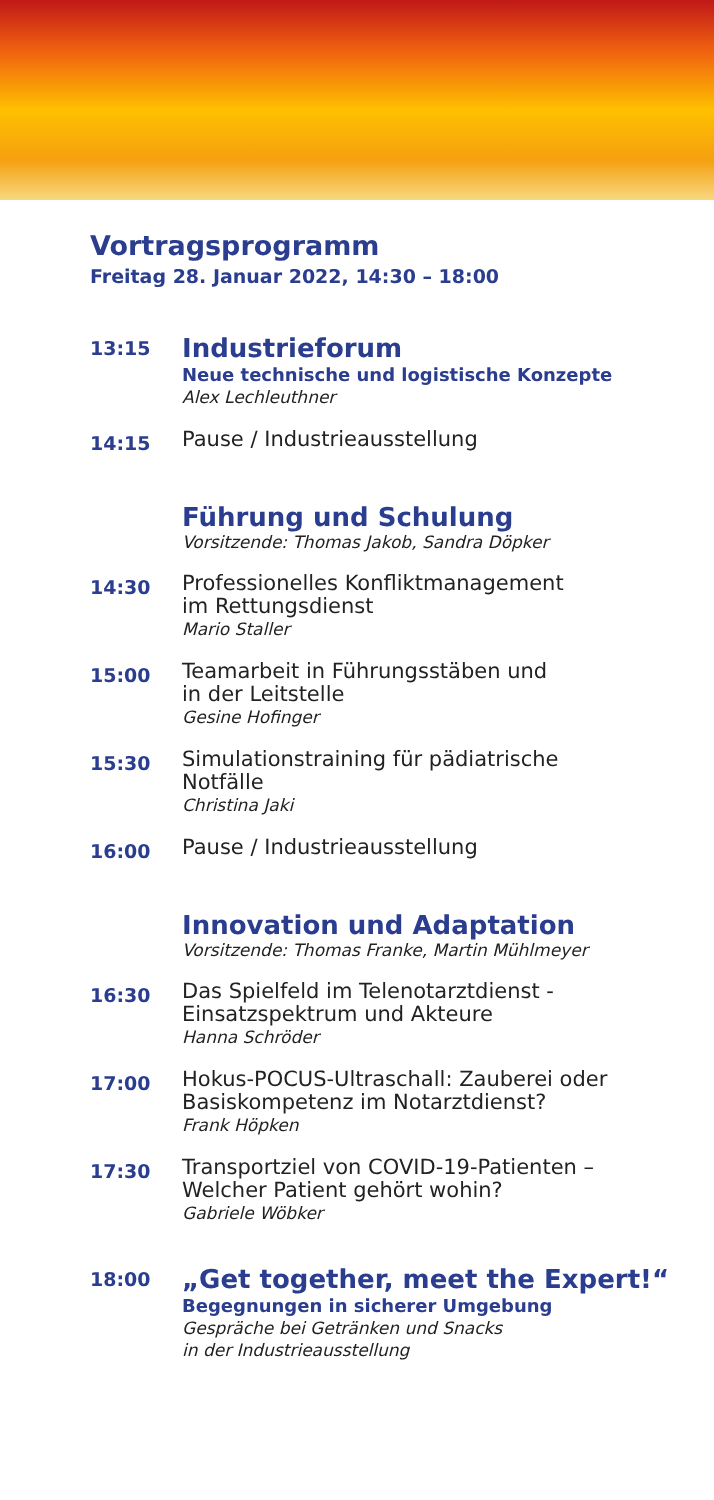Vortragsprogramm
Freitag 28. Januar 2022, 14:30 – 18:00
13:15
Industrieforum
Neue technische und logistische Konzepte
Alex Lechleuthner
14:15
Pause / Industrieausstellung
Führung und Schulung
Vorsitzende: Thomas Jakob, Sandra Döpker
14:30
Professionelles Konfliktmanagement
im Rettungsdienst
Mario Staller
15:00
Teamarbeit in Führungsstäben und
in der Leitstelle
Gesine Hofinger
15:30
Simulationstraining für pädiatrische
Notfälle
Christina Jaki
16:00
Pause / Industrieausstellung
Innovation und Adaptation
Vorsitzende: Thomas Franke, Martin Mühlmeyer
16:30
Das Spielfeld im Telenotarztdienst -
Einsatzspektrum und Akteure
Hanna Schröder
17:00
Hokus-POCUS-Ultraschall: Zauberei oder
Basiskompetenz im Notarztdienst?
Frank Höpken
17:30
Transportziel von COVID-19-Patienten –
Welcher Patient gehört wohin?
Gabriele Wöbker
18:00
„Get together, meet the Expert!“
Begegnungen in sicherer Umgebung
Gespräche bei Getränken und Snacks
in der Industrieausstellung